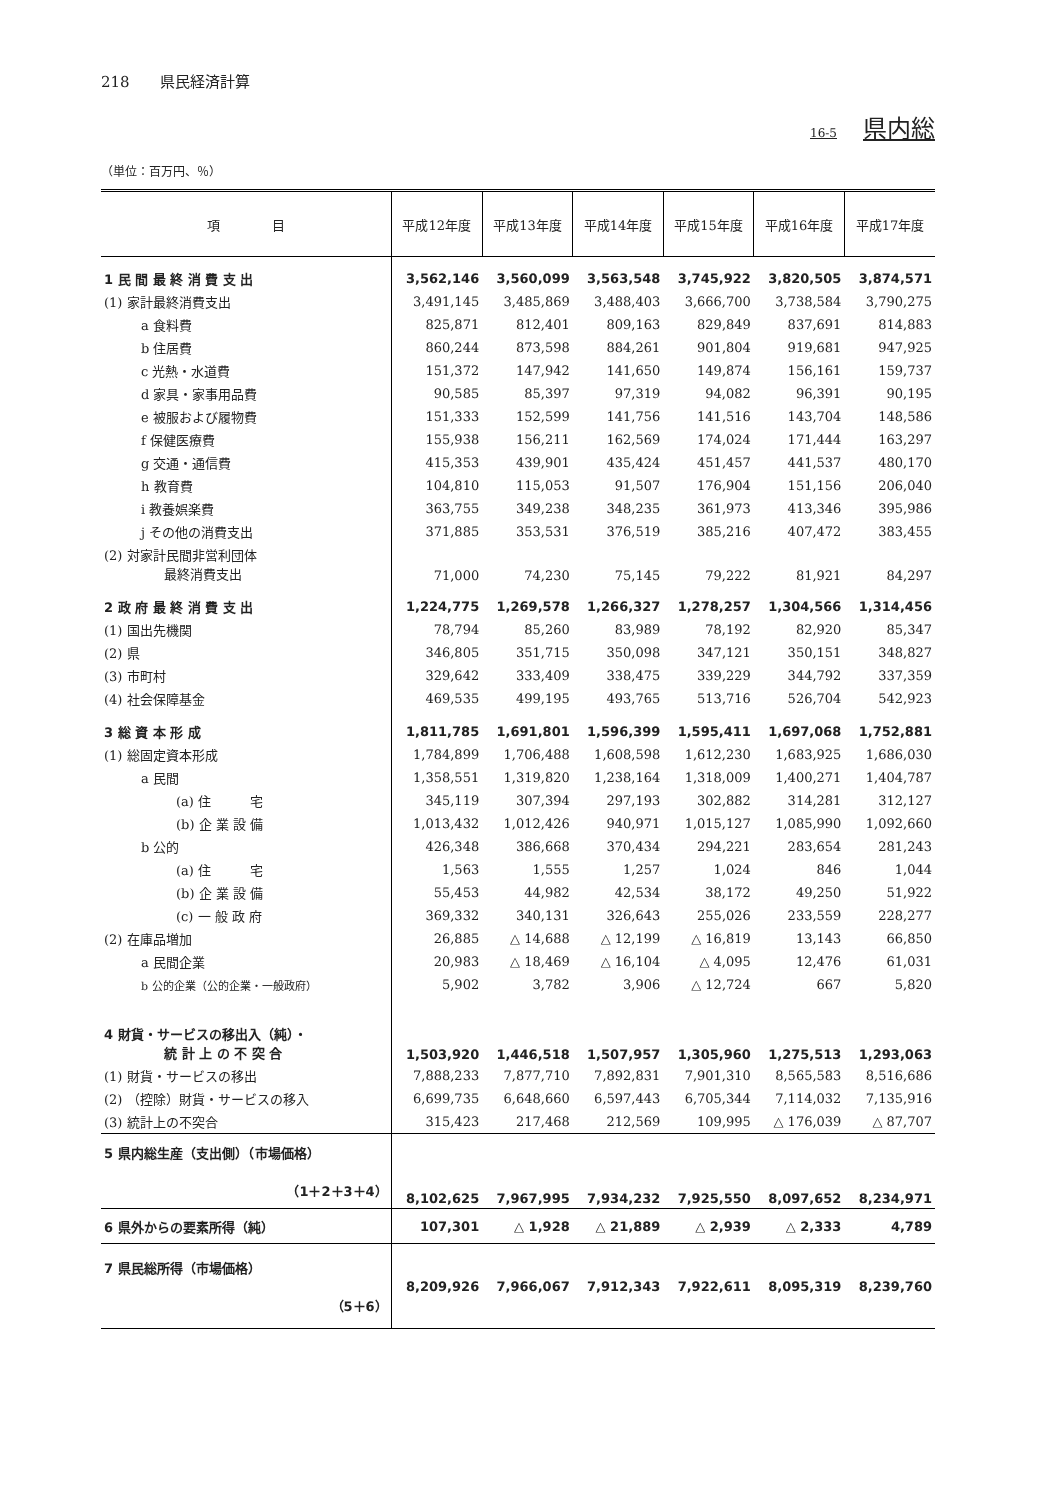218　　県民経済計算
16-5 県内総
（単位：百万円、％）
| 項 目 | 平成12年度 | 平成13年度 | 平成14年度 | 平成15年度 | 平成16年度 | 平成17年度 |
| --- | --- | --- | --- | --- | --- | --- |
| 1 民 間 最 終 消 費 支 出 | 3,562,146 | 3,560,099 | 3,563,548 | 3,745,922 | 3,820,505 | 3,874,571 |
| (1) 家計最終消費支出 | 3,491,145 | 3,485,869 | 3,488,403 | 3,666,700 | 3,738,584 | 3,790,275 |
| a 食料費 | 825,871 | 812,401 | 809,163 | 829,849 | 837,691 | 814,883 |
| b 住居費 | 860,244 | 873,598 | 884,261 | 901,804 | 919,681 | 947,925 |
| c 光熱・水道費 | 151,372 | 147,942 | 141,650 | 149,874 | 156,161 | 159,737 |
| d 家具・家事用品費 | 90,585 | 85,397 | 97,319 | 94,082 | 96,391 | 90,195 |
| e 被服および履物費 | 151,333 | 152,599 | 141,756 | 141,516 | 143,704 | 148,586 |
| f 保健医療費 | 155,938 | 156,211 | 162,569 | 174,024 | 171,444 | 163,297 |
| g 交通・通信費 | 415,353 | 439,901 | 435,424 | 451,457 | 441,537 | 480,170 |
| h 教育費 | 104,810 | 115,053 | 91,507 | 176,904 | 151,156 | 206,040 |
| i 教養娯楽費 | 363,755 | 349,238 | 348,235 | 361,973 | 413,346 | 395,986 |
| j その他の消費支出 | 371,885 | 353,531 | 376,519 | 385,216 | 407,472 | 383,455 |
| (2) 対家計民間非営利団体 最終消費支出 | 71,000 | 74,230 | 75,145 | 79,222 | 81,921 | 84,297 |
| 2 政 府 最 終 消 費 支 出 | 1,224,775 | 1,269,578 | 1,266,327 | 1,278,257 | 1,304,566 | 1,314,456 |
| (1) 国出先機関 | 78,794 | 85,260 | 83,989 | 78,192 | 82,920 | 85,347 |
| (2) 県 | 346,805 | 351,715 | 350,098 | 347,121 | 350,151 | 348,827 |
| (3) 市町村 | 329,642 | 333,409 | 338,475 | 339,229 | 344,792 | 337,359 |
| (4) 社会保障基金 | 469,535 | 499,195 | 493,765 | 513,716 | 526,704 | 542,923 |
| 3 総 資 本 形 成 | 1,811,785 | 1,691,801 | 1,596,399 | 1,595,411 | 1,697,068 | 1,752,881 |
| (1) 総固定資本形成 | 1,784,899 | 1,706,488 | 1,608,598 | 1,612,230 | 1,683,925 | 1,686,030 |
| a 民間 | 1,358,551 | 1,319,820 | 1,238,164 | 1,318,009 | 1,400,271 | 1,404,787 |
| (a) 住 宅 | 345,119 | 307,394 | 297,193 | 302,882 | 314,281 | 312,127 |
| (b) 企 業 設 備 | 1,013,432 | 1,012,426 | 940,971 | 1,015,127 | 1,085,990 | 1,092,660 |
| b 公的 | 426,348 | 386,668 | 370,434 | 294,221 | 283,654 | 281,243 |
| (a) 住 宅 | 1,563 | 1,555 | 1,257 | 1,024 | 846 | 1,044 |
| (b) 企 業 設 備 | 55,453 | 44,982 | 42,534 | 38,172 | 49,250 | 51,922 |
| (c) 一 般 政 府 | 369,332 | 340,131 | 326,643 | 255,026 | 233,559 | 228,277 |
| (2) 在庫品増加 | 26,885 | △ 14,688 | △ 12,199 | △ 16,819 | 13,143 | 66,850 |
| a 民間企業 | 20,983 | △ 18,469 | △ 16,104 | △ 4,095 | 12,476 | 61,031 |
| b 公的企業（公的企業・一般政府） | 5,902 | 3,782 | 3,906 | △ 12,724 | 667 | 5,820 |
| 4 財貨・サービスの移出入（純）・ 統 計 上 の 不 突 合 | 1,503,920 | 1,446,518 | 1,507,957 | 1,305,960 | 1,275,513 | 1,293,063 |
| (1) 財貨・サービスの移出 | 7,888,233 | 7,877,710 | 7,892,831 | 7,901,310 | 8,565,583 | 8,516,686 |
| (2) （控除）財貨・サービスの移入 | 6,699,735 | 6,648,660 | 6,597,443 | 6,705,344 | 7,114,032 | 7,135,916 |
| (3) 統計上の不突合 | 315,423 | 217,468 | 212,569 | 109,995 | △ 176,039 | △ 87,707 |
| 5 県内総生産（支出側）（市場価格） （1＋2＋3＋4） | 8,102,625 | 7,967,995 | 7,934,232 | 7,925,550 | 8,097,652 | 8,234,971 |
| 6 県外からの要素所得（純） | 107,301 | △ 1,928 | △ 21,889 | △ 2,939 | △ 2,333 | 4,789 |
| 7 県民総所得（市場価格） （5＋6） | 8,209,926 | 7,966,067 | 7,912,343 | 7,922,611 | 8,095,319 | 8,239,760 |